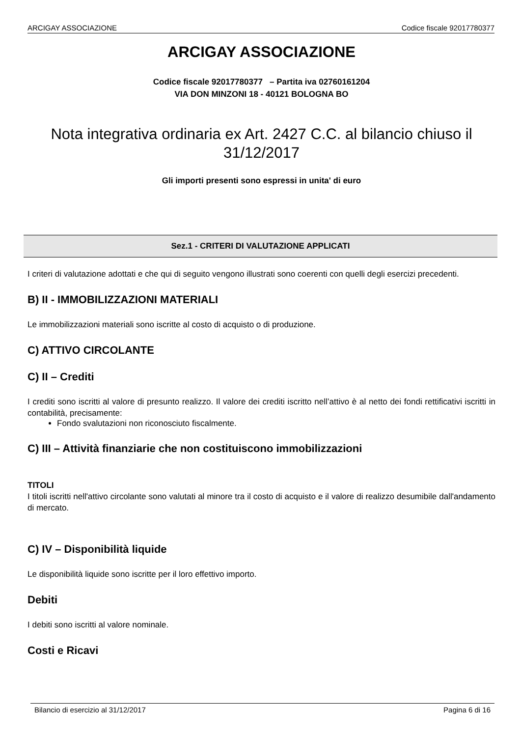ARCIGAY ASSOCIAZIONE Codice fiscale 92017780377
ARCIGAY ASSOCIAZIONE
Codice fiscale 92017780377 – Partita iva 02760161204
VIA DON MINZONI 18 - 40121 BOLOGNA BO
Nota integrativa ordinaria ex Art. 2427 C.C. al bilancio chiuso il
31/12/2017
Gli importi presenti sono espressi in unita' di euro
Sez.1 - CRITERI DI VALUTAZIONE APPLICATI
I criteri di valutazione adottati e che qui di seguito vengono illustrati sono coerenti con quelli degli esercizi precedenti.
B) II - IMMOBILIZZAZIONI MATERIALI
Le immobilizzazioni materiali sono iscritte al costo di acquisto o di produzione.
C) ATTIVO CIRCOLANTE
C) II – Crediti
I crediti sono iscritti al valore di presunto realizzo. Il valore dei crediti iscritto nell’attivo è al netto dei fondi rettificativi iscritti in contabilità, precisamente:
Fondo svalutazioni non riconosciuto fiscalmente.
C) III – Attività finanziarie che non costituiscono immobilizzazioni
TITOLI
I titoli iscritti nell'attivo circolante sono valutati al minore tra il costo di acquisto e il valore di realizzo desumibile dall'andamento di mercato.
C) IV – Disponibilità liquide
Le disponibilità liquide sono iscritte per il loro effettivo importo.
Debiti
I debiti sono iscritti al valore nominale.
Costi e Ricavi
Bilancio di esercizio al 31/12/2017 Pagina 6 di 16